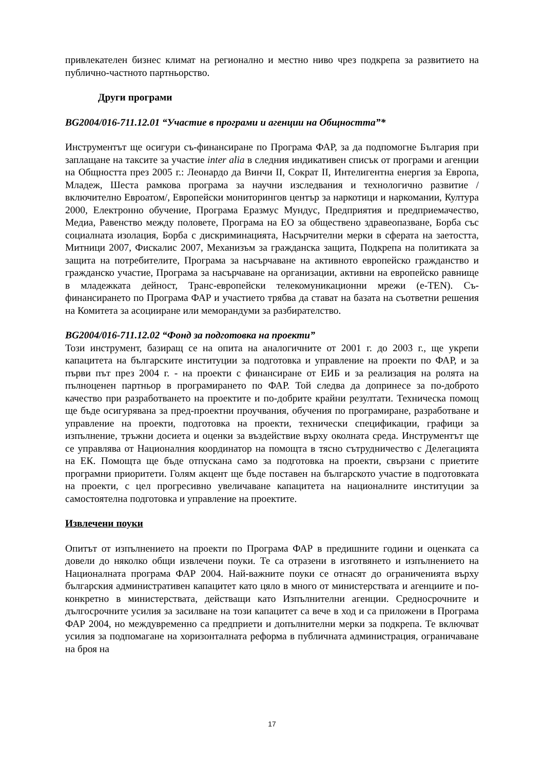привлекателен бизнес климат на регионално и местно ниво чрез подкрепа за развитието на публично-частното партньорство.
Други програми
BG2004/016-711.12.01 “Участие в програми и агенции на Общността”*
Инструментът ще осигури съ-финансиране по Програма ФАР, за да подпомогне България при заплащане на таксите за участие inter alia в следния индикативен списък от програми и агенции на Общността през 2005 г.: Леонардо да Винчи II, Сократ II, Интелигентна енергия за Европа, Младеж, Шеста рамкова програма за научни изследвания и технологично развитие /включително Евроатом/, Европейски мониторингов център за наркотици и наркомании, Култура 2000, Електронно обучение, Програма Еразмус Мундус, Предприятия и предприемачество, Медиа, Равенство между половете, Програма на ЕО за обществено здравеопазване, Борба със социалната изолация, Борба с дискриминацията, Насърчителни мерки в сферата на заетостта, Митници 2007, Фискалис 2007, Механизъм за гражданска защита, Подкрепа на политиката за защита на потребителите, Програма за насърчаване на активното европейско гражданство и гражданско участие, Програма за насърчаване на организации, активни на европейско равнище в младежката дейност, Транс-европейски телекомуникационни мрежи (e-TEN). Съ-финансирането по Програма ФАР и участието трябва да стават на базата на съответни решения на Комитета за асоцииране или меморандуми за разбирателство.
BG2004/016-711.12.02 “Фонд за подготовка на проекти”
Този инструмент, базиращ се на опита на аналогичните от 2001 г. до 2003 г., ще укрепи капацитета на българските институции за подготовка и управление на проекти по ФАР, и за първи път през 2004 г. - на проекти с финансиране от ЕИБ и за реализация на ролята на пълноценен партньор в програмирането по ФАР. Той следва да допринесе за по-доброто качество при разработването на проектите и по-добрите крайни резултати. Техническа помощ ще бъде осигурявана за пред-проектни проучвания, обучения по програмиране, разработване и управление на проекти, подготовка на проекти, технически спецификации, графици за изпълнение, тръжни досиета и оценки за въздействие върху околната среда. Инструментът ще се управлява от Националния координатор на помощта в тясно сътрудничество с Делегацията на ЕК. Помощта ще бъде отпускана само за подготовка на проекти, свързани с приетите програмни приоритети. Голям акцент ще бъде поставен на българското участие в подготовката на проекти, с цел прогресивно увеличаване капацитета на националните институции за самостоятелна подготовка и управление на проектите.
Извлечени поуки
Опитът от изпълнението на проекти по Програма ФАР в предишните години и оценката са довели до няколко общи извлечени поуки. Те са отразени в изготвянето и изпълнението на Националната програма ФАР 2004. Най-важните поуки се отнасят до ограниченията върху българския административен капацитет като цяло в много от министерствата и агенциите и по-конкретно в министерствата, действащи като Изпълнителни агенции. Средносрочните и дългосрочните усилия за засилване на този капацитет са вече в ход и са приложени в Програма ФАР 2004, но междувременно са предприети и допълнителни мерки за подкрепа. Те включват усилия за подпомагане на хоризонталната реформа в публичната администрация, ограничаване на броя на
17